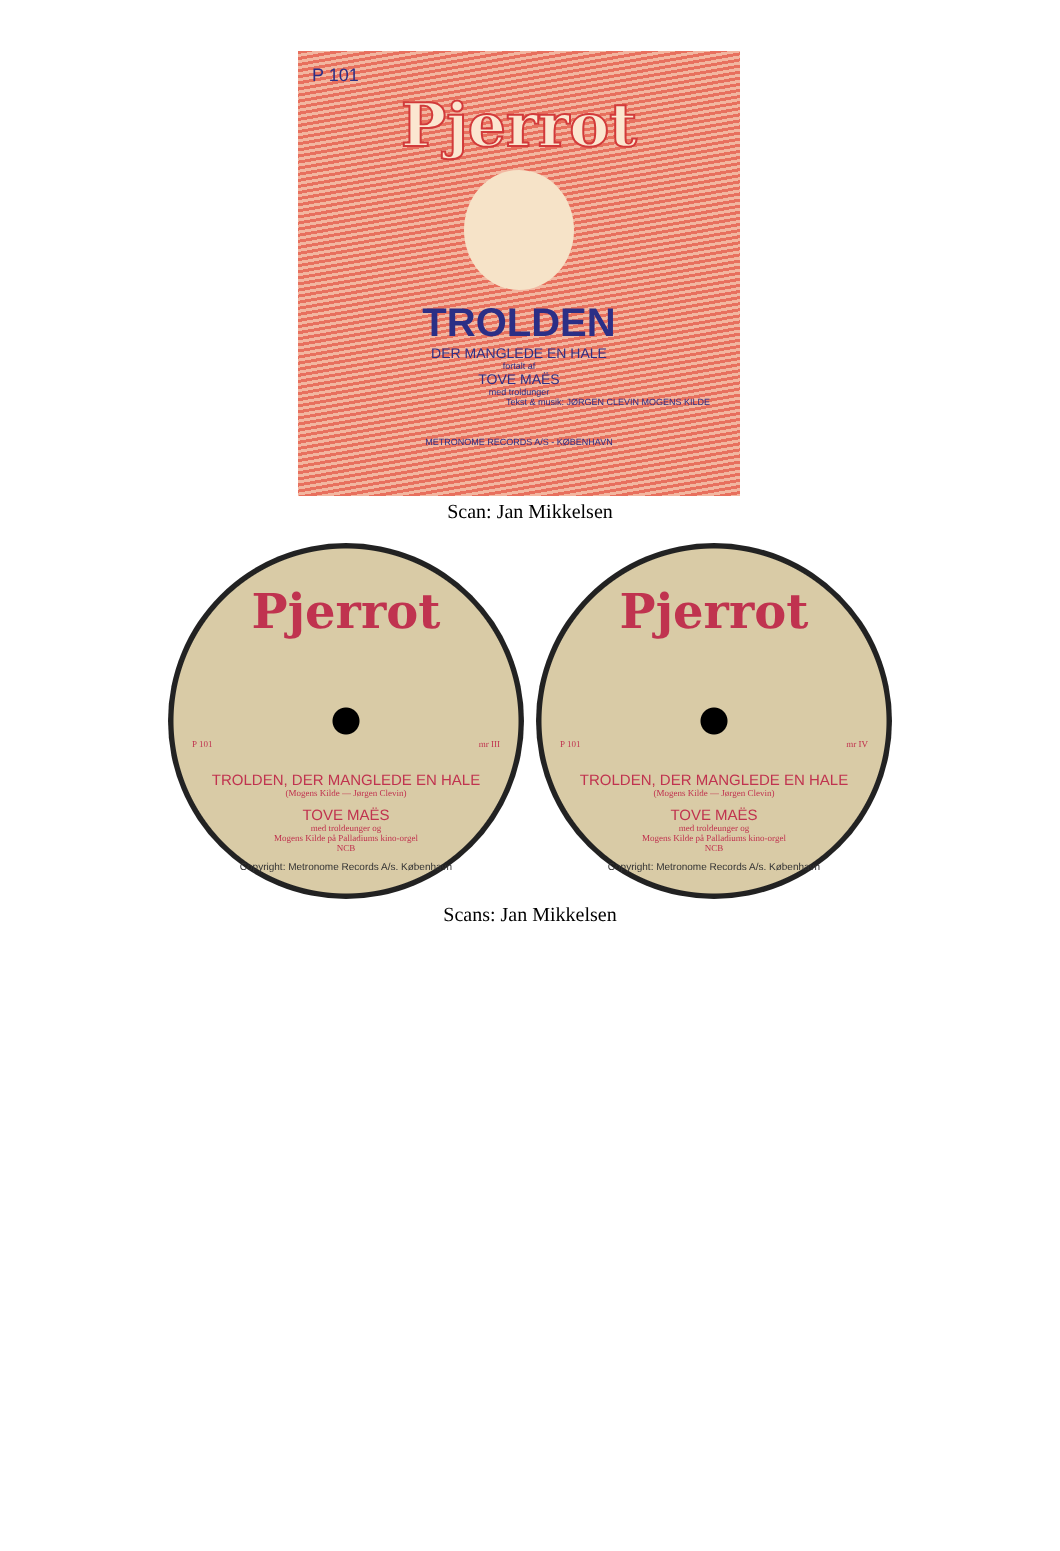P 101
Pjerrot
TROLDEN
DER MANGLEDE EN HALE
fortalt af
TOVE MAËS
med troldunger
Tekst & musik: JØRGEN CLEVIN MOGENS KILDE
METRONOME RECORDS A/S - KØBENHAVN
Scan: Jan Mikkelsen
Pjerrot
P 101 mr III
TROLDEN, DER MANGLEDE EN HALE
(Mogens Kilde — Jørgen Clevin)
TOVE MAËS
med troldeunger og
Mogens Kilde på Palladiums kino-orgel
NCB
Copyright: Metronome Records A/s. København
Pjerrot
P 101 mr IV
TROLDEN, DER MANGLEDE EN HALE
(Mogens Kilde — Jørgen Clevin)
TOVE MAËS
med troldeunger og
Mogens Kilde på Palladiums kino-orgel
NCB
Copyright: Metronome Records A/s. København
Scans: Jan Mikkelsen